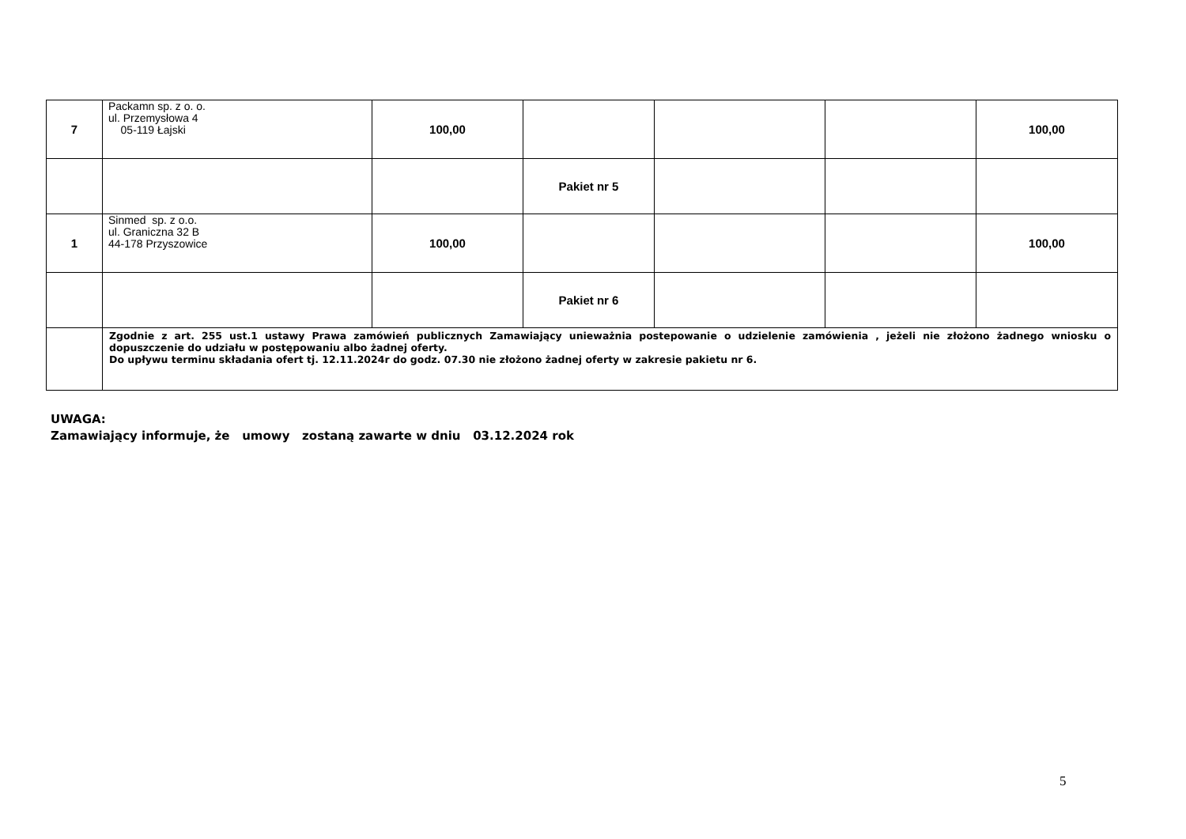| 7 | Packamn sp. z o. o. ul. Przemysłowa 4 05-119 Łajski | 100,00 | | | | 100,00 |
| | | | Pakiet nr 5 | | | |
| 1 | Sinmed sp. z o.o. ul. Graniczna 32 B 44-178 Przyszowice | 100,00 | | | | 100,00 |
| | | | Pakiet nr 6 | | | |
| | Zgodnie z art. 255 ust.1 ustawy Prawa zamówień publicznych Zamawiający unieważnia postepowanie o udzielenie zamówienia , jeżeli nie złożono żadnego wniosku o dopuszczenie do udziału w postępowaniu albo żadnej oferty. Do upływu terminu składania ofert tj. 12.11.2024r do godz. 07.30 nie złożono żadnej oferty w zakresie pakietu nr 6. | | | | | |
UWAGA:
Zamawiający informuje, że umowy zostaną zawarte w dniu 03.12.2024 rok
5